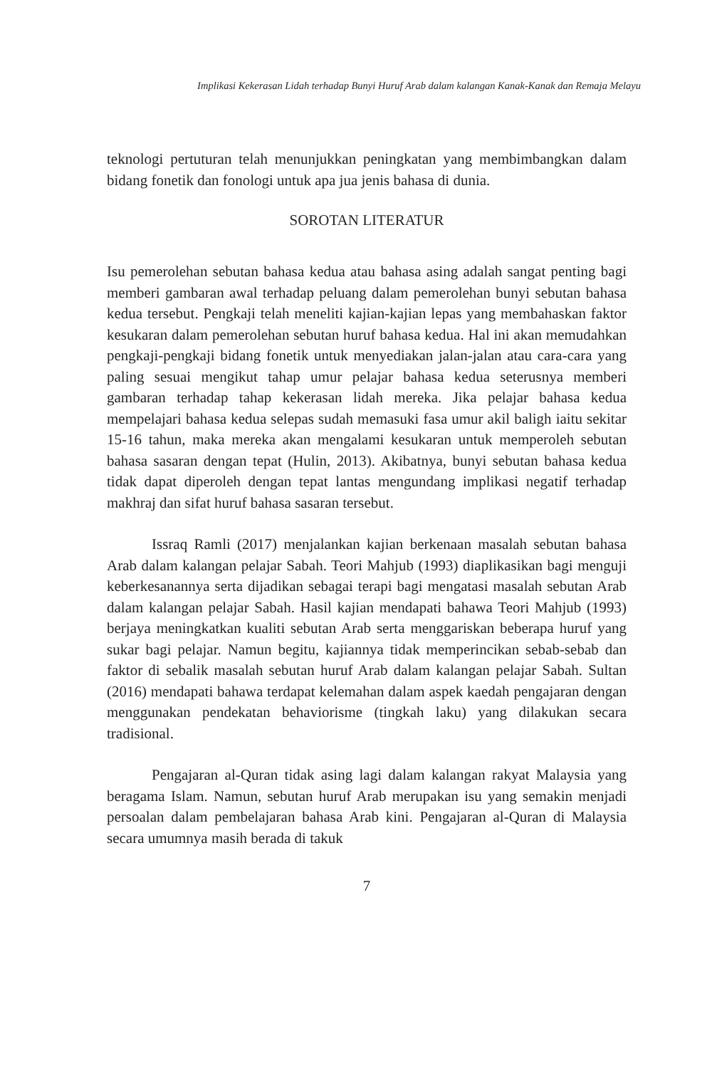Implikasi Kekerasan Lidah terhadap Bunyi Huruf Arab dalam kalangan Kanak-Kanak dan Remaja Melayu
teknologi pertuturan telah menunjukkan peningkatan yang membimbangkan dalam bidang fonetik dan fonologi untuk apa jua jenis bahasa di dunia.
SOROTAN LITERATUR
Isu pemerolehan sebutan bahasa kedua atau bahasa asing adalah sangat penting bagi memberi gambaran awal terhadap peluang dalam pemerolehan bunyi sebutan bahasa kedua tersebut. Pengkaji telah meneliti kajian-kajian lepas yang membahaskan faktor kesukaran dalam pemerolehan sebutan huruf bahasa kedua. Hal ini akan memudahkan pengkaji-pengkaji bidang fonetik untuk menyediakan jalan-jalan atau cara-cara yang paling sesuai mengikut tahap umur pelajar bahasa kedua seterusnya memberi gambaran terhadap tahap kekerasan lidah mereka. Jika pelajar bahasa kedua mempelajari bahasa kedua selepas sudah memasuki fasa umur akil baligh iaitu sekitar 15-16 tahun, maka mereka akan mengalami kesukaran untuk memperoleh sebutan bahasa sasaran dengan tepat (Hulin, 2013). Akibatnya, bunyi sebutan bahasa kedua tidak dapat diperoleh dengan tepat lantas mengundang implikasi negatif terhadap makhraj dan sifat huruf bahasa sasaran tersebut.
Issraq Ramli (2017) menjalankan kajian berkenaan masalah sebutan bahasa Arab dalam kalangan pelajar Sabah. Teori Mahjub (1993) diaplikasikan bagi menguji keberkesanannya serta dijadikan sebagai terapi bagi mengatasi masalah sebutan Arab dalam kalangan pelajar Sabah. Hasil kajian mendapati bahawa Teori Mahjub (1993) berjaya meningkatkan kualiti sebutan Arab serta menggariskan beberapa huruf yang sukar bagi pelajar. Namun begitu, kajiannya tidak memperincikan sebab-sebab dan faktor di sebalik masalah sebutan huruf Arab dalam kalangan pelajar Sabah. Sultan (2016) mendapati bahawa terdapat kelemahan dalam aspek kaedah pengajaran dengan menggunakan pendekatan behaviorisme (tingkah laku) yang dilakukan secara tradisional.
Pengajaran al-Quran tidak asing lagi dalam kalangan rakyat Malaysia yang beragama Islam. Namun, sebutan huruf Arab merupakan isu yang semakin menjadi persoalan dalam pembelajaran bahasa Arab kini. Pengajaran al-Quran di Malaysia secara umumnya masih berada di takuk
7